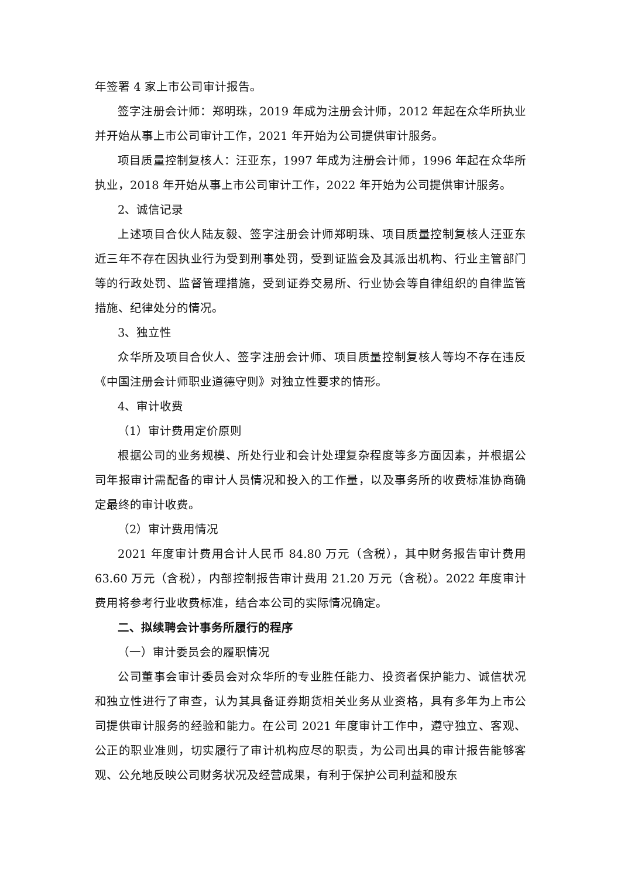年签署 4 家上市公司审计报告。
签字注册会计师：郑明珠，2019 年成为注册会计师，2012 年起在众华所执业并开始从事上市公司审计工作，2021 年开始为公司提供审计服务。
项目质量控制复核人：汪亚东，1997 年成为注册会计师，1996 年起在众华所执业，2018 年开始从事上市公司审计工作，2022 年开始为公司提供审计服务。
2、诚信记录
上述项目合伙人陆友毅、签字注册会计师郑明珠、项目质量控制复核人汪亚东近三年不存在因执业行为受到刑事处罚，受到证监会及其派出机构、行业主管部门等的行政处罚、监督管理措施，受到证券交易所、行业协会等自律组织的自律监管措施、纪律处分的情况。
3、独立性
众华所及项目合伙人、签字注册会计师、项目质量控制复核人等均不存在违反《中国注册会计师职业道德守则》对独立性要求的情形。
4、审计收费
（1）审计费用定价原则
根据公司的业务规模、所处行业和会计处理复杂程度等多方面因素，并根据公司年报审计需配备的审计人员情况和投入的工作量，以及事务所的收费标准协商确定最终的审计收费。
（2）审计费用情况
2021 年度审计费用合计人民币 84.80 万元（含税），其中财务报告审计费用 63.60 万元（含税），内部控制报告审计费用 21.20 万元（含税）。2022 年度审计费用将参考行业收费标准，结合本公司的实际情况确定。
二、拟续聘会计事务所履行的程序
（一）审计委员会的履职情况
公司董事会审计委员会对众华所的专业胜任能力、投资者保护能力、诚信状况和独立性进行了审查，认为其具备证券期货相关业务从业资格，具有多年为上市公司提供审计服务的经验和能力。在公司 2021 年度审计工作中，遵守独立、客观、公正的职业准则，切实履行了审计机构应尽的职责，为公司出具的审计报告能够客观、公允地反映公司财务状况及经营成果，有利于保护公司利益和股东